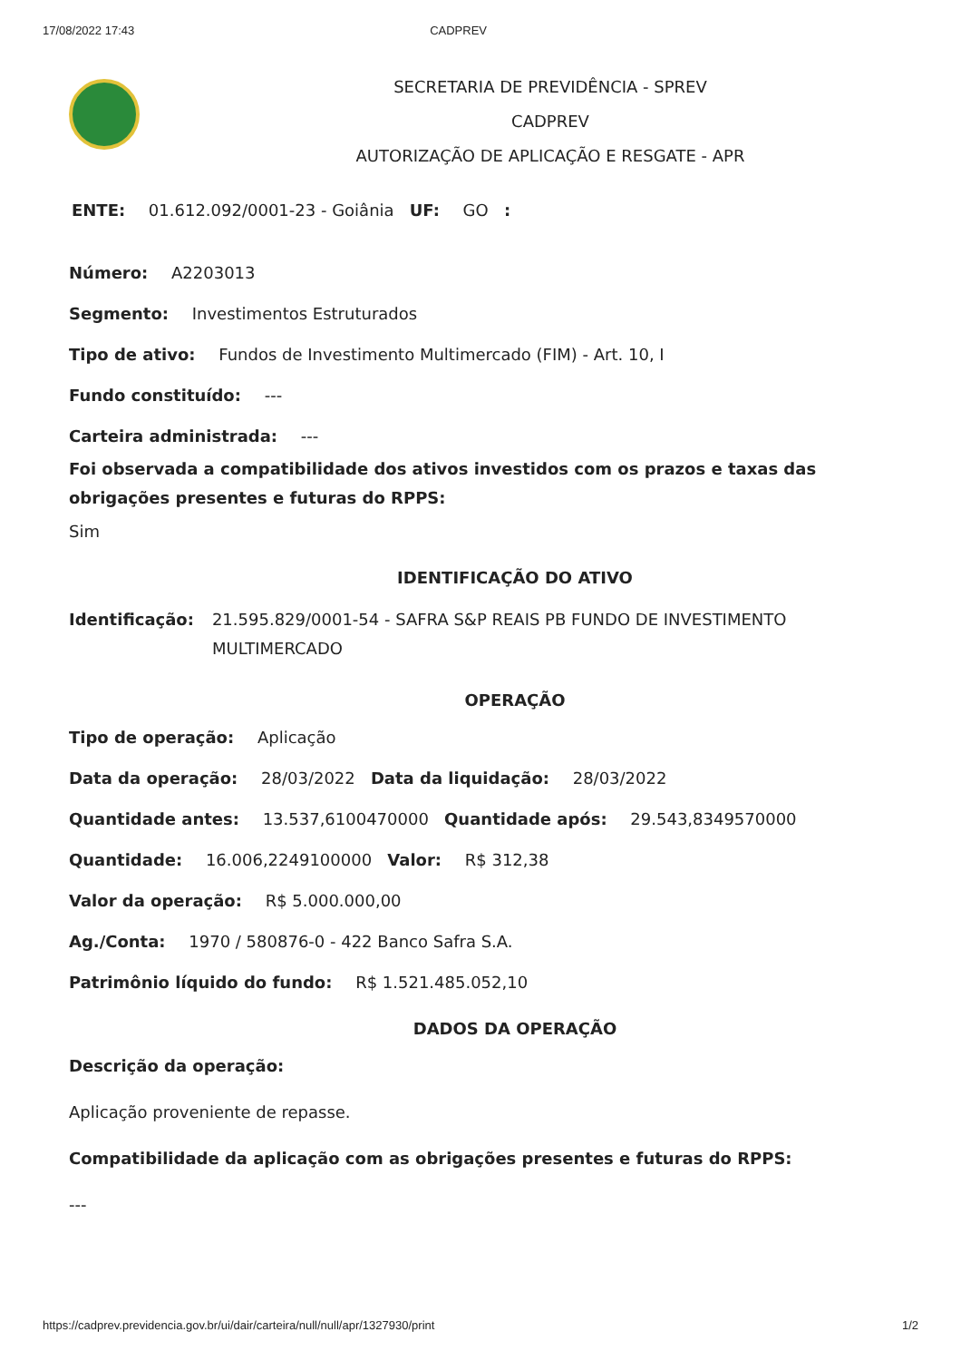17/08/2022 17:43 CADPREV
SECRETARIA DE PREVIDÊNCIA - SPREV
CADPREV
AUTORIZAÇÃO DE APLICAÇÃO E RESGATE - APR
ENTE: 01.612.092/0001-23 - Goiânia UF: GO :
Número: A2203013
Segmento: Investimentos Estruturados
Tipo de ativo: Fundos de Investimento Multimercado (FIM) - Art. 10, I
Fundo constituído: ---
Carteira administrada: ---
Foi observada a compatibilidade dos ativos investidos com os prazos e taxas das obrigações presentes e futuras do RPPS:
Sim
IDENTIFICAÇÃO DO ATIVO
Identificação: 21.595.829/0001-54 - SAFRA S&P REAIS PB FUNDO DE INVESTIMENTO
MULTIMERCADO
OPERAÇÃO
Tipo de operação: Aplicação
Data da operação: 28/03/2022 Data da liquidação: 28/03/2022
Quantidade antes: 13.537,6100470000 Quantidade após: 29.543,8349570000
Quantidade: 16.006,2249100000 Valor: R$ 312,38
Valor da operação: R$ 5.000.000,00
Ag./Conta: 1970 / 580876-0 - 422 Banco Safra S.A.
Patrimônio líquido do fundo: R$ 1.521.485.052,10
DADOS DA OPERAÇÃO
Descrição da operação:
Aplicação proveniente de repasse.
Compatibilidade da aplicação com as obrigações presentes e futuras do RPPS:
---
https://cadprev.previdencia.gov.br/ui/dair/carteira/null/null/apr/1327930/print 1/2